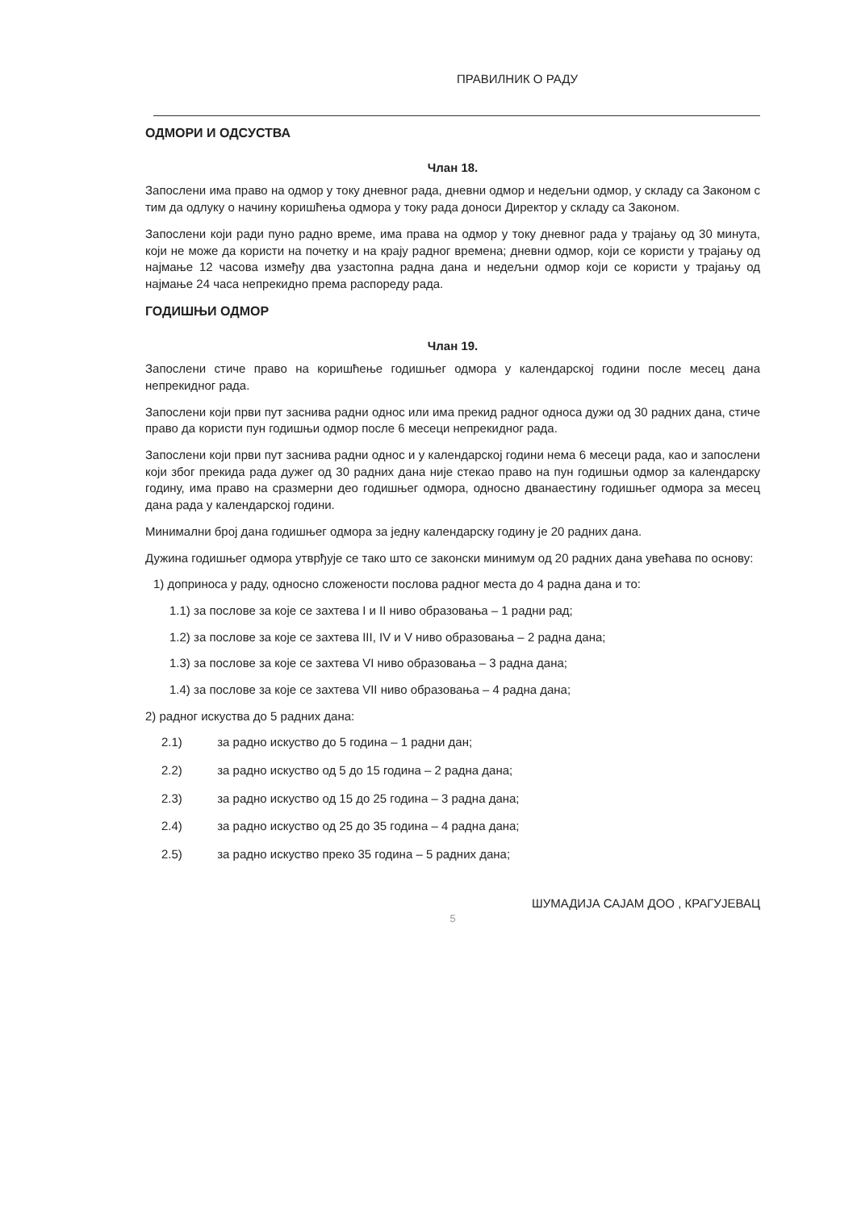ПРАВИЛНИК О РАДУ
ОДМОРИ И ОДСУСТВА
Члан 18.
Запослени има право на одмор у току дневног рада, дневни одмор и недељни одмор, у складу са Законом с тим да одлуку о начину коришћења одмора у току рада доноси Директор у складу са Законом.
Запослени који ради пуно радно време, има права на одмор у току дневног рада у трајању од 30 минута, који не може да користи на почетку и на крају радног времена; дневни одмор, који се користи у трајању од најмање 12 часова између два узастопна радна дана и недељни одмор који се користи у трајању од најмање 24 часа непрекидно према распореду рада.
ГОДИШЊИ ОДМОР
Члан 19.
Запослени стиче право на коришћење годишњег одмора у календарској години после месец дана непрекидног рада.
Запослени који први пут заснива радни однос или има прекид радног односа дужи од 30 радних дана, стиче право да користи пун годишњи одмор после 6 месеци непрекидног рада.
Запослени који први пут заснива радни однос и у календарској години нема 6 месеци рада, као и запослени који због прекида рада дужег од 30 радних дана није стекао право на пун годишњи одмор за календарску годину, има право на сразмерни део годишњег одмора, односно дванаестину годишњег одмора за месец дана рада у календарској години.
Минимални број дана годишњег одмора за једну календарску годину је 20 радних дана.
Дужина годишњег одмора утврђује се тако што се законски минимум од 20 радних дана увећава по основу:
1) доприноса у раду, односно сложености послова радног места до 4 радна дана и то:
1.1) за послове за које се захтева I и II ниво образовања – 1 радни рад;
1.2) за послове за које се захтева III, IV и V ниво образовања – 2 радна дана;
1.3) за послове за које се захтева VI ниво образовања – 3 радна дана;
1.4) за послове за које се захтева VII ниво образовања – 4 радна дана;
2) радног искуства до 5 радних дана:
2.1) за радно искуство до 5 година – 1 радни дан;
2.2) за радно искуство од 5 до 15 година – 2 радна дана;
2.3) за радно искуство од 15 до 25 година – 3 радна дана;
2.4) за радно искуство од 25 до 35 година – 4 радна дана;
2.5) за радно искуство преко 35 година – 5 радних дана;
ШУМАДИЈА САЈАМ ДОО , КРАГУЈЕВАЦ
5